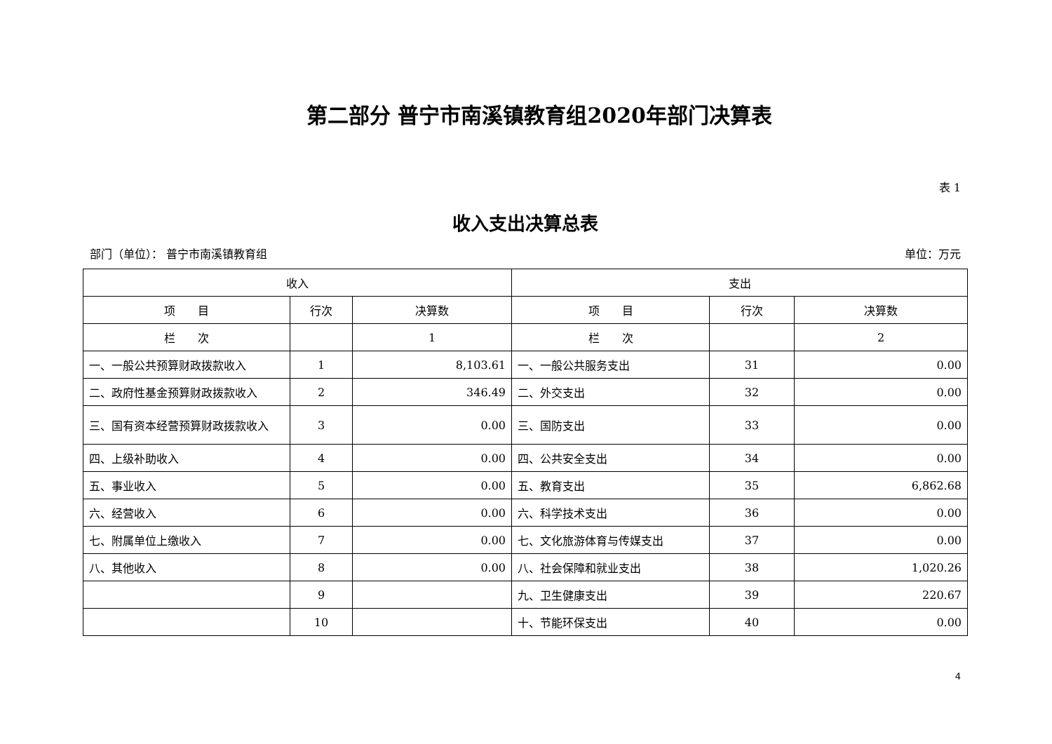第二部分 普宁市南溪镇教育组2020年部门决算表
表 1
收入支出决算总表
部门（单位）： 普宁市南溪镇教育组 单位：万元
| 收入 | | | 支出 | | |
| --- | --- | --- | --- | --- | --- |
| 项 目 | 行次 | 决算数 | 项 目 | 行次 | 决算数 |
| 栏 次 | | 1 | 栏 次 | | 2 |
| 一、一般公共预算财政拨款收入 | 1 | 8,103.61 | 一、一般公共服务支出 | 31 | 0.00 |
| 二、政府性基金预算财政拨款收入 | 2 | 346.49 | 二、外交支出 | 32 | 0.00 |
| 三、国有资本经营预算财政拨款收入 | 3 | 0.00 | 三、国防支出 | 33 | 0.00 |
| 四、上级补助收入 | 4 | 0.00 | 四、公共安全支出 | 34 | 0.00 |
| 五、事业收入 | 5 | 0.00 | 五、教育支出 | 35 | 6,862.68 |
| 六、经营收入 | 6 | 0.00 | 六、科学技术支出 | 36 | 0.00 |
| 七、附属单位上缴收入 | 7 | 0.00 | 七、文化旅游体育与传媒支出 | 37 | 0.00 |
| 八、其他收入 | 8 | 0.00 | 八、社会保障和就业支出 | 38 | 1,020.26 |
| | 9 | | 九、卫生健康支出 | 39 | 220.67 |
| | 10 | | 十、节能环保支出 | 40 | 0.00 |
4